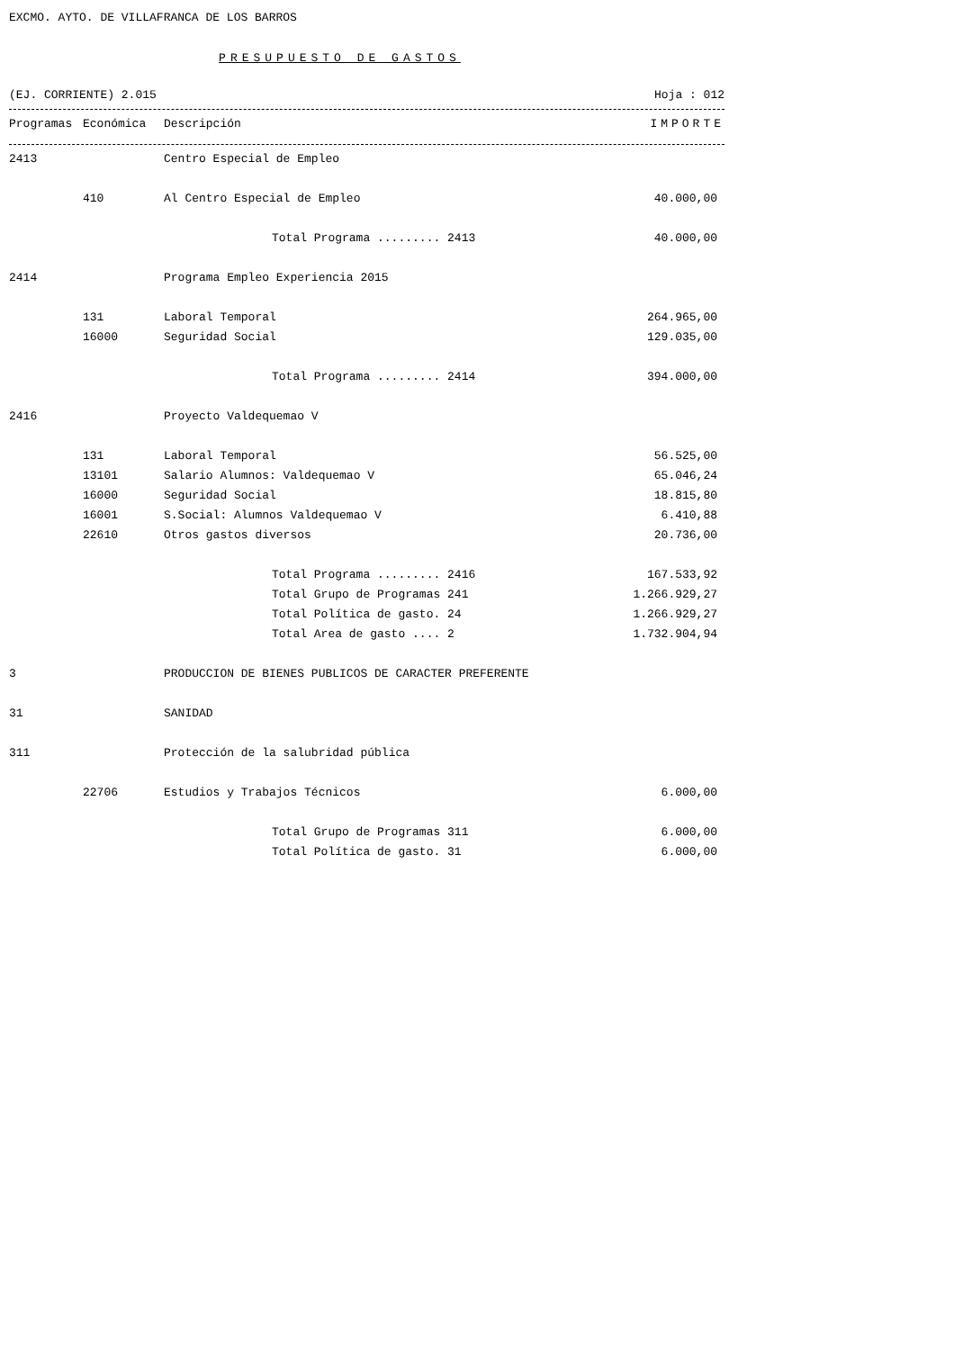EXCMO. AYTO. DE VILLAFRANCA DE LOS BARROS
PRESUPUESTO DE GASTOS
(EJ. CORRIENTE) 2.015 Hoja : 012
| Programas | Económica | Descripción | IMPORTE |
| --- | --- | --- | --- |
| 2413 | | Centro Especial de Empleo | | |
| | 410 | Al Centro Especial de Empleo | | 40.000,00 |
| | | | Total Programa ......... 2413 | 40.000,00 |
| 2414 | | Programa Empleo Experiencia 2015 | | |
| | 131 | Laboral Temporal | | 264.965,00 |
| | 16000 | Seguridad Social | | 129.035,00 |
| | | | Total Programa ......... 2414 | 394.000,00 |
| 2416 | | Proyecto Valdequemao V | | |
| | 131 | Laboral Temporal | | 56.525,00 |
| | 13101 | Salario Alumnos: Valdequemao V | | 65.046,24 |
| | 16000 | Seguridad Social | | 18.815,80 |
| | 16001 | S.Social: Alumnos Valdequemao V | | 6.410,88 |
| | 22610 | Otros gastos diversos | | 20.736,00 |
| | | | Total Programa ......... 2416 | 167.533,92 |
| | | | Total Grupo de Programas 241 | 1.266.929,27 |
| | | | Total Política de gasto. 24 | 1.266.929,27 |
| | | | Total Area de gasto .... 2 | 1.732.904,94 |
| 3 | | PRODUCCION DE BIENES PUBLICOS DE CARACTER PREFERENTE | | |
| 31 | | SANIDAD | | |
| 311 | | Protección de la salubridad pública | | |
| | 22706 | Estudios y Trabajos Técnicos | | 6.000,00 |
| | | | Total Grupo de Programas 311 | 6.000,00 |
| | | | Total Política de gasto. 31 | 6.000,00 |